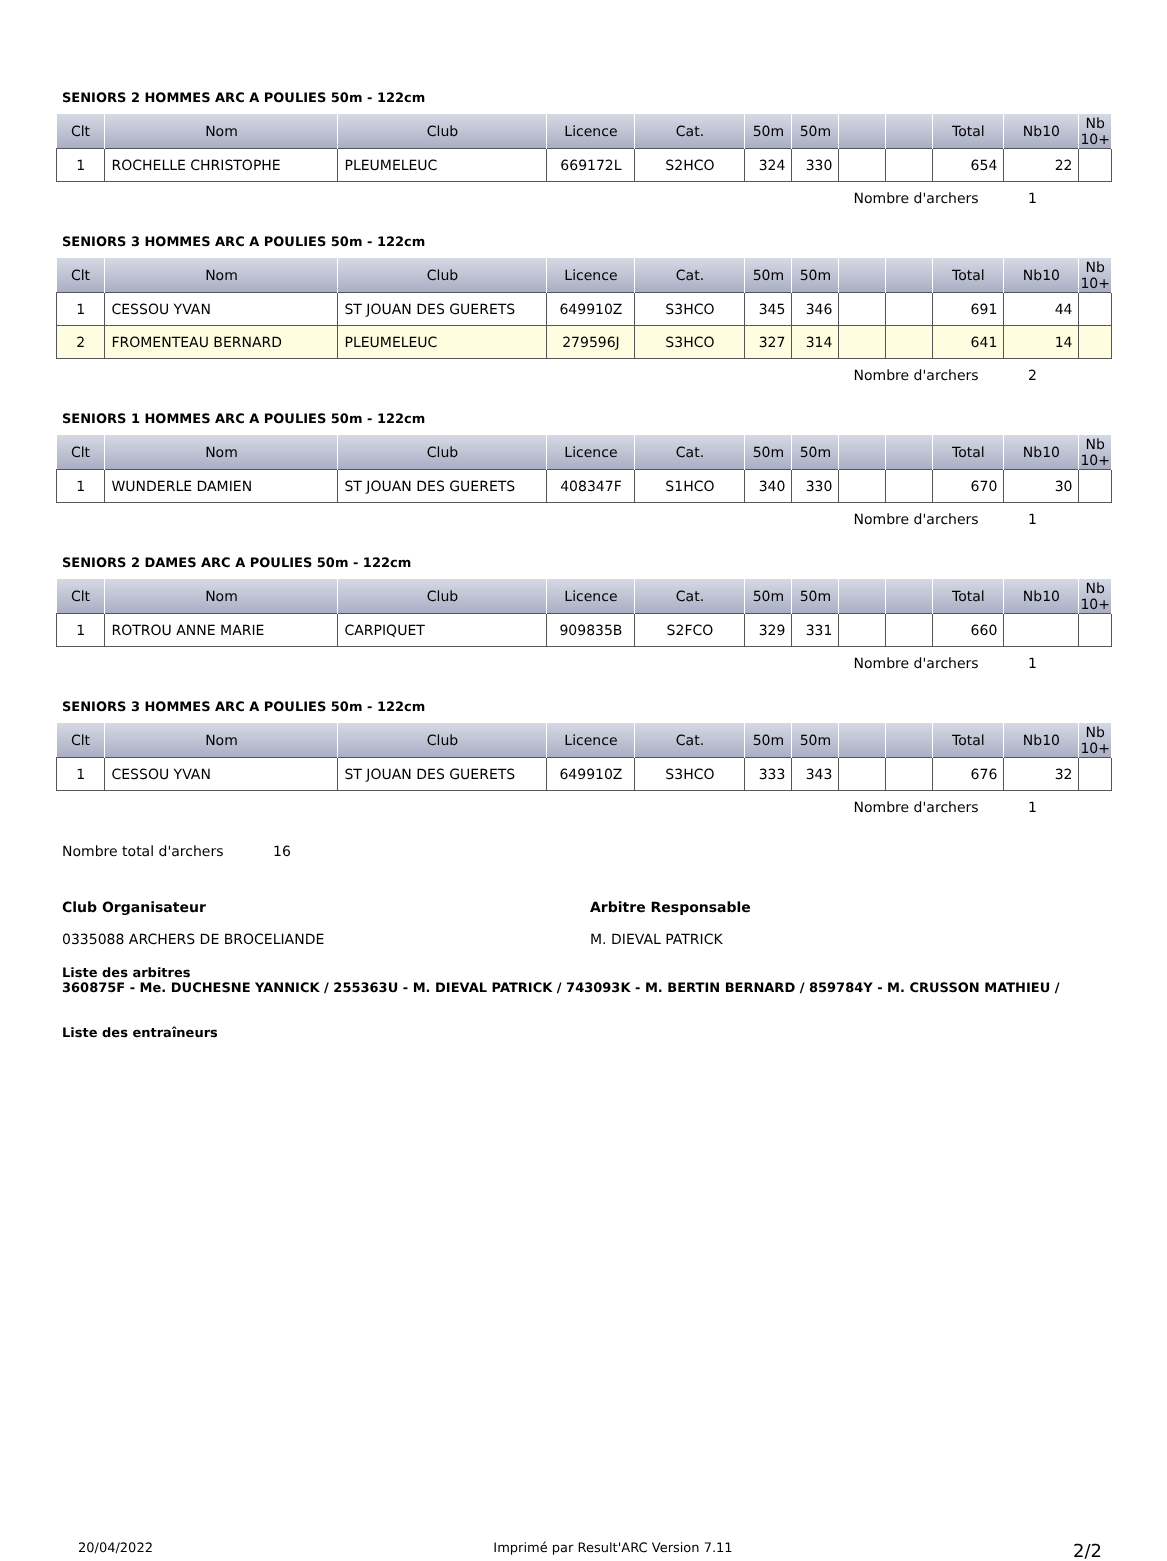SENIORS 2 HOMMES ARC A POULIES 50m - 122cm
| Clt | Nom | Club | Licence | Cat. | 50m | 50m | | | Total | Nb10 | Nb 10+ |
| --- | --- | --- | --- | --- | --- | --- | --- | --- | --- | --- | --- |
| 1 | ROCHELLE CHRISTOPHE | PLEUMELEUC | 669172L | S2HCO | 324 | 330 | | | 654 | 22 | |
Nombre d'archers 1
SENIORS 3 HOMMES ARC A POULIES 50m - 122cm
| Clt | Nom | Club | Licence | Cat. | 50m | 50m | | | Total | Nb10 | Nb 10+ |
| --- | --- | --- | --- | --- | --- | --- | --- | --- | --- | --- | --- |
| 1 | CESSOU YVAN | ST JOUAN DES GUERETS | 649910Z | S3HCO | 345 | 346 | | | 691 | 44 | |
| 2 | FROMENTEAU BERNARD | PLEUMELEUC | 279596J | S3HCO | 327 | 314 | | | 641 | 14 | |
Nombre d'archers 2
SENIORS 1 HOMMES ARC A POULIES 50m - 122cm
| Clt | Nom | Club | Licence | Cat. | 50m | 50m | | | Total | Nb10 | Nb 10+ |
| --- | --- | --- | --- | --- | --- | --- | --- | --- | --- | --- | --- |
| 1 | WUNDERLE DAMIEN | ST JOUAN DES GUERETS | 408347F | S1HCO | 340 | 330 | | | 670 | 30 | |
Nombre d'archers 1
SENIORS 2 DAMES ARC A POULIES 50m - 122cm
| Clt | Nom | Club | Licence | Cat. | 50m | 50m | | | Total | Nb10 | Nb 10+ |
| --- | --- | --- | --- | --- | --- | --- | --- | --- | --- | --- | --- |
| 1 | ROTROU ANNE MARIE | CARPIQUET | 909835B | S2FCO | 329 | 331 | | | 660 | | |
Nombre d'archers 1
SENIORS 3 HOMMES ARC A POULIES 50m - 122cm
| Clt | Nom | Club | Licence | Cat. | 50m | 50m | | | Total | Nb10 | Nb 10+ |
| --- | --- | --- | --- | --- | --- | --- | --- | --- | --- | --- | --- |
| 1 | CESSOU YVAN | ST JOUAN DES GUERETS | 649910Z | S3HCO | 333 | 343 | | | 676 | 32 | |
Nombre d'archers 1
Nombre total d'archers 16
Club Organisateur
0335088 ARCHERS DE BROCELIANDE
Arbitre Responsable
M. DIEVAL PATRICK
Liste des arbitres
360875F - Me. DUCHESNE YANNICK / 255363U - M. DIEVAL PATRICK / 743093K - M. BERTIN BERNARD / 859784Y - M. CRUSSON MATHIEU /
Liste des entraîneurs
20/04/2022 Imprimé par Result'ARC Version 7.11 2/2